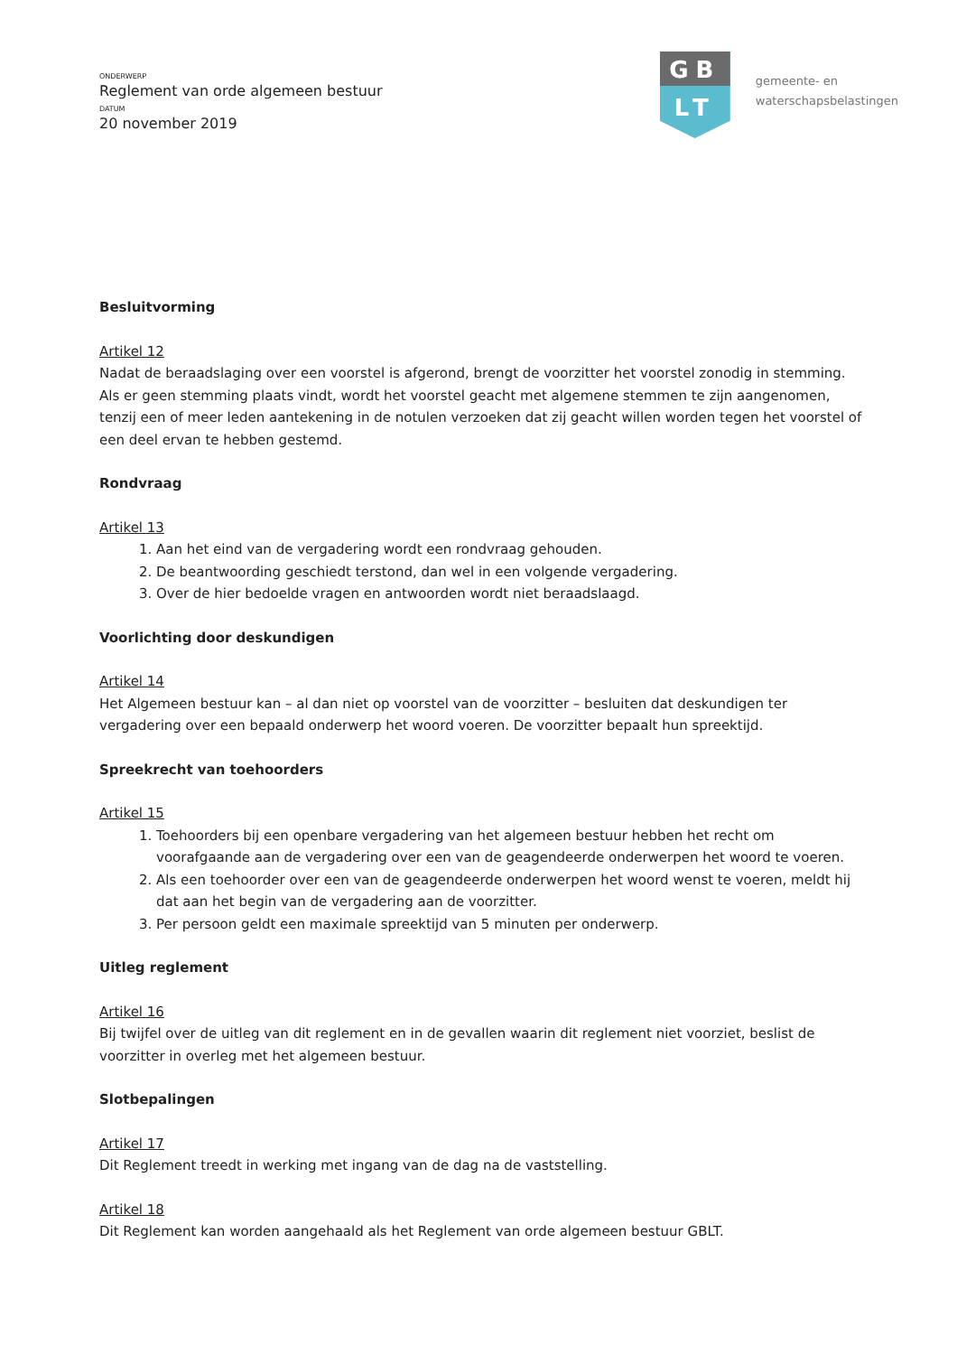ONDERWERP
Reglement van orde algemeen bestuur
DATUM
20 november 2019
GB
LT
gemeente- en
waterschapsbelastingen
Besluitvorming
Artikel 12
Nadat de beraadslaging over een voorstel is afgerond, brengt de voorzitter het voorstel zonodig in stemming. Als er geen stemming plaats vindt, wordt het voorstel geacht met algemene stemmen te zijn aangenomen, tenzij een of meer leden aantekening in de notulen verzoeken dat zij geacht willen worden tegen het voorstel of een deel ervan te hebben gestemd.
Rondvraag
Artikel 13
1. Aan het eind van de vergadering wordt een rondvraag gehouden.
2. De beantwoording geschiedt terstond, dan wel in een volgende vergadering.
3. Over de hier bedoelde vragen en antwoorden wordt niet beraadslaagd.
Voorlichting door deskundigen
Artikel 14
Het Algemeen bestuur kan – al dan niet op voorstel van de voorzitter – besluiten dat deskundigen ter vergadering over een bepaald onderwerp het woord voeren. De voorzitter bepaalt hun spreektijd.
Spreekrecht van toehoorders
Artikel 15
1. Toehoorders bij een openbare vergadering van het algemeen bestuur hebben het recht om voorafgaande aan de vergadering over een van de geagendeerde onderwerpen het woord te voeren.
2. Als een toehoorder over een van de geagendeerde onderwerpen het woord wenst te voeren, meldt hij dat aan het begin van de vergadering aan de voorzitter.
3. Per persoon geldt een maximale spreektijd van 5 minuten per onderwerp.
Uitleg reglement
Artikel 16
Bij twijfel over de uitleg van dit reglement en in de gevallen waarin dit reglement niet voorziet, beslist de voorzitter in overleg met het algemeen bestuur.
Slotbepalingen
Artikel 17
Dit Reglement treedt in werking met ingang van de dag na de vaststelling.
Artikel 18
Dit Reglement kan worden aangehaald als het Reglement van orde algemeen bestuur GBLT.